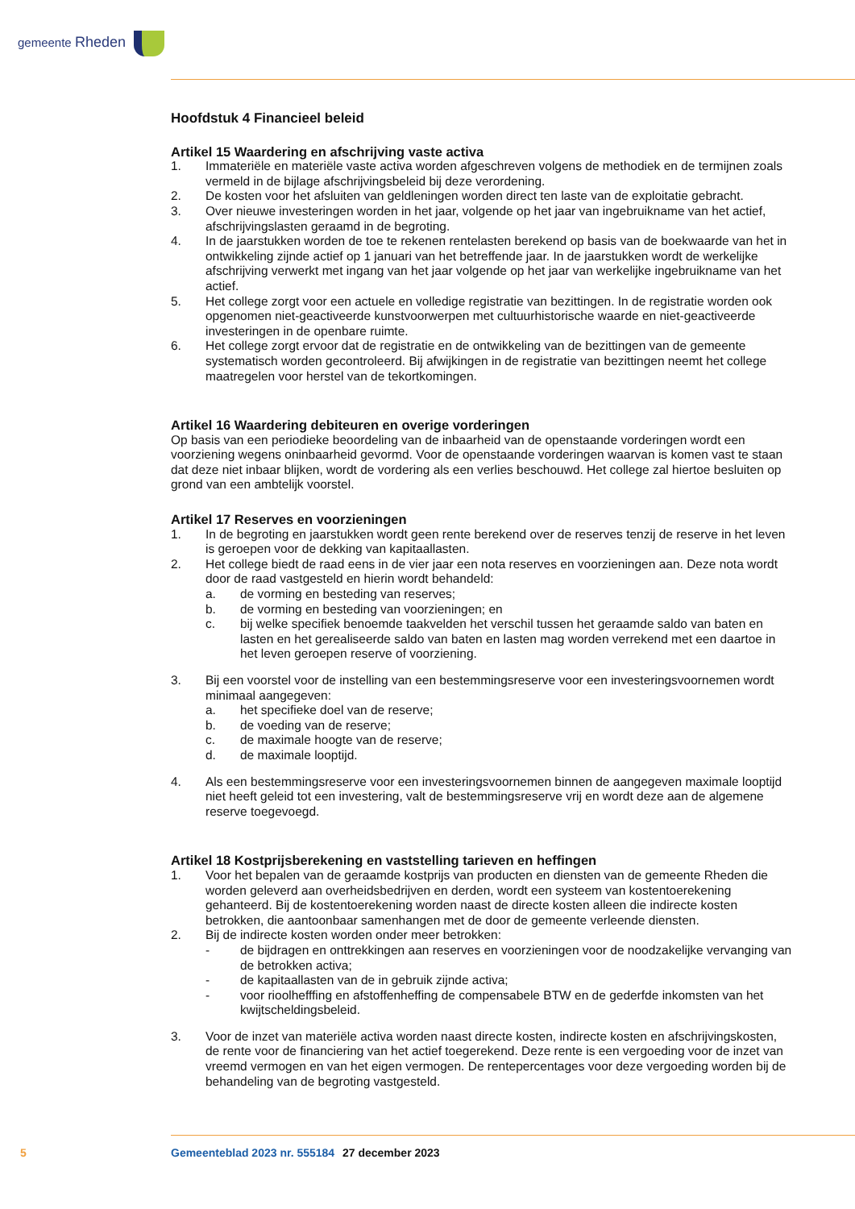gemeente Rheden
Hoofdstuk 4 Financieel beleid
Artikel 15 Waardering en afschrijving vaste activa
1. Immateriële en materiële vaste activa worden afgeschreven volgens de methodiek en de termijnen zoals vermeld in de bijlage afschrijvingsbeleid bij deze verordening.
2. De kosten voor het afsluiten van geldleningen worden direct ten laste van de exploitatie gebracht.
3. Over nieuwe investeringen worden in het jaar, volgende op het jaar van ingebruikname van het actief, afschrijvingslasten geraamd in de begroting.
4. In de jaarstukken worden de toe te rekenen rentelasten berekend op basis van de boekwaarde van het in ontwikkeling zijnde actief op 1 januari van het betreffende jaar. In de jaarstukken wordt de werkelijke afschrijving verwerkt met ingang van het jaar volgende op het jaar van werkelijke ingebruikname van het actief.
5. Het college zorgt voor een actuele en volledige registratie van bezittingen. In de registratie worden ook opgenomen niet-geactiveerde kunstvoorwerpen met cultuurhistorische waarde en niet-geactiveerde investeringen in de openbare ruimte.
6. Het college zorgt ervoor dat de registratie en de ontwikkeling van de bezittingen van de gemeente systematisch worden gecontroleerd. Bij afwijkingen in de registratie van bezittingen neemt het college maatregelen voor herstel van de tekortkomingen.
Artikel 16 Waardering debiteuren en overige vorderingen
Op basis van een periodieke beoordeling van de inbaarheid van de openstaande vorderingen wordt een voorziening wegens oninbaarheid gevormd. Voor de openstaande vorderingen waarvan is komen vast te staan dat deze niet inbaar blijken, wordt de vordering als een verlies beschouwd. Het college zal hiertoe besluiten op grond van een ambtelijk voorstel.
Artikel 17 Reserves en voorzieningen
1. In de begroting en jaarstukken wordt geen rente berekend over de reserves tenzij de reserve in het leven is geroepen voor de dekking van kapitaallasten.
2. Het college biedt de raad eens in de vier jaar een nota reserves en voorzieningen aan. Deze nota wordt door de raad vastgesteld en hierin wordt behandeld:
a. de vorming en besteding van reserves;
b. de vorming en besteding van voorzieningen; en
c. bij welke specifiek benoemde taakvelden het verschil tussen het geraamde saldo van baten en lasten en het gerealiseerde saldo van baten en lasten mag worden verrekend met een daartoe in het leven geroepen reserve of voorziening.
3. Bij een voorstel voor de instelling van een bestemmingsreserve voor een investeringsvoornemen wordt minimaal aangegeven:
a. het specifieke doel van de reserve;
b. de voeding van de reserve;
c. de maximale hoogte van de reserve;
d. de maximale looptijd.
4. Als een bestemmingsreserve voor een investeringsvoornemen binnen de aangegeven maximale looptijd niet heeft geleid tot een investering, valt de bestemmingsreserve vrij en wordt deze aan de algemene reserve toegevoegd.
Artikel 18 Kostprijsberekening en vaststelling tarieven en heffingen
1. Voor het bepalen van de geraamde kostprijs van producten en diensten van de gemeente Rheden die worden geleverd aan overheidsbedrijven en derden, wordt een systeem van kostentoerekening gehanteerd. Bij de kostentoerekening worden naast de directe kosten alleen die indirecte kosten betrokken, die aantoonbaar samenhangen met de door de gemeente verleende diensten.
2. Bij de indirecte kosten worden onder meer betrokken:
- de bijdragen en onttrekkingen aan reserves en voorzieningen voor de noodzakelijke vervanging van de betrokken activa;
- de kapitaallasten van de in gebruik zijnde activa;
- voor rioolhefffing en afstoffenheffing de compensabele BTW en de gederfde inkomsten van het kwijtscheldingsbeleid.
3. Voor de inzet van materiële activa worden naast directe kosten, indirecte kosten en afschrijvingskosten, de rente voor de financiering van het actief toegerekend. Deze rente is een vergoeding voor de inzet van vreemd vermogen en van het eigen vermogen. De rentepercentages voor deze vergoeding worden bij de behandeling van de begroting vastgesteld.
5 Gemeenteblad 2023 nr. 555184 27 december 2023